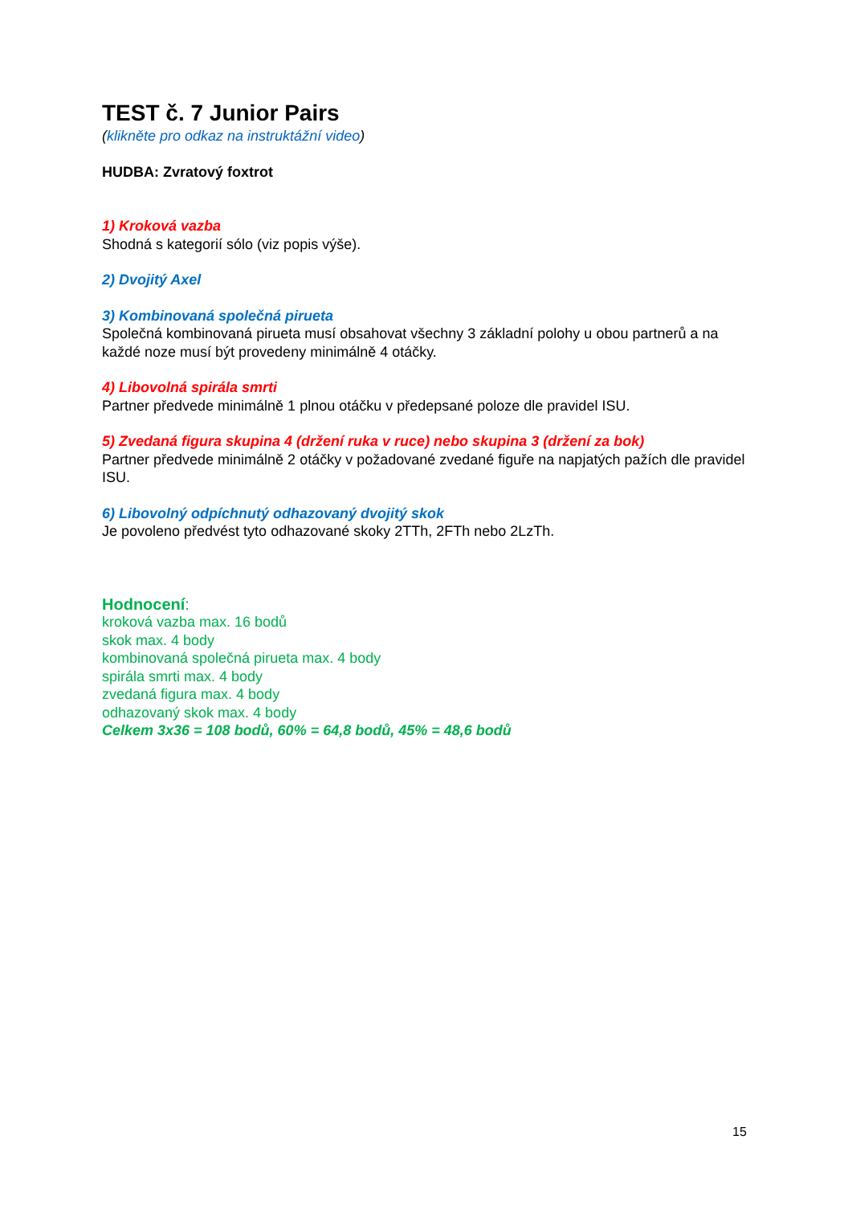TEST č. 7 Junior Pairs
(klikněte pro odkaz na instruktážní video)
HUDBA: Zvratový foxtrot
1) Kroková vazba
Shodná s kategorií sólo (viz popis výše).
2) Dvojitý Axel
3) Kombinovaná společná pirueta
Společná kombinovaná pirueta musí obsahovat všechny 3 základní polohy u obou partnerů a na každé noze musí být provedeny minimálně 4 otáčky.
4) Libovolná spirála smrti
Partner předvede minimálně 1 plnou otáčku v předepsané poloze dle pravidel ISU.
5) Zvedaná figura skupina 4 (držení ruka v ruce) nebo skupina 3 (držení za bok)
Partner předvede minimálně 2 otáčky v požadované zvedané figuře na napjatých pažích dle pravidel ISU.
6) Libovolný odpíchnutý odhazovaný dvojitý skok
Je povoleno předvést tyto odhazované skoky 2TTh, 2FTh nebo 2LzTh.
Hodnocení:
kroková vazba max. 16 bodů
skok max. 4 body
kombinovaná společná pirueta max. 4 body
spirála smrti max. 4 body
zvedaná figura max. 4 body
odhazovaný skok max. 4 body
Celkem 3x36 = 108 bodů, 60% = 64,8 bodů, 45% = 48,6 bodů
15